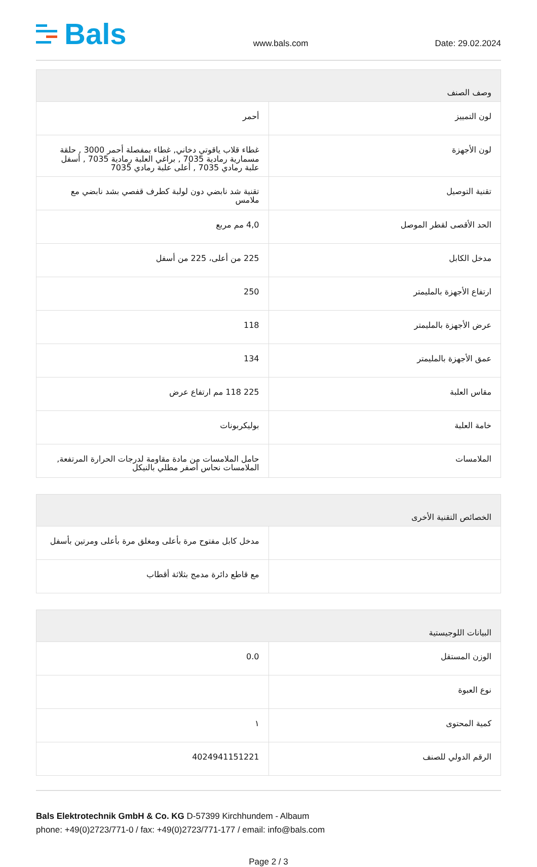Bals
www.bals.com
Date: 29.02.2024
| وصف الصنف | |
| --- | --- |
| لون التمييز | أحمر |
| لون الأجهزة | غطاء قلاب ياقوتي دخاني, غطاء بمفصلة أحمر 3000 , حلقة مسمارية رمادية 7035 , براغي العلبة رمادية 7035 , أسفل علبة رمادي 7035 , أعلى علبة رمادي 7035 |
| تقنية التوصيل | تقنية شد نابضي دون لولبة كطرف قفصي بشد نابضي مع ملامس |
| الحد الأقصى لقطر الموصل | 4,0 مم مربع |
| مدخل الكابل | 225 من أعلى، 225 من أسفل |
| ارتفاع الأجهزة بالمليمتر | 250 |
| عرض الأجهزة بالمليمتر | 118 |
| عمق الأجهزة بالمليمتر | 134 |
| مقاس العلبة | 225 118 مم ارتفاع عرض |
| خامة العلبة | بوليكربونات |
| الملامسات | حامل الملامسات من مادة مقاومة لدرجات الحرارة المرتفعة, الملامسات نحاس أصفر مطلي بالنيكل |
| الخصائص التقنية الأخرى | |
| --- | --- |
| | مدخل كابل مفتوح مرة بأعلى ومغلق مرة بأعلى ومرتين بأسفل |
| | مع قاطع دائرة مدمج بثلاثة أقطاب |
| البيانات اللوجيستية | |
| --- | --- |
| الوزن المستقل | 0.0 |
| نوع العبوة | |
| كمية المحتوى | ١ |
| الرقم الدولي للصنف | 4024941151221 |
Bals Elektrotechnik GmbH & Co. KG D-57399 Kirchhundem - Albaum
phone: +49(0)2723/771-0 / fax: +49(0)2723/771-177 / email: info@bals.com
Page 2 / 3